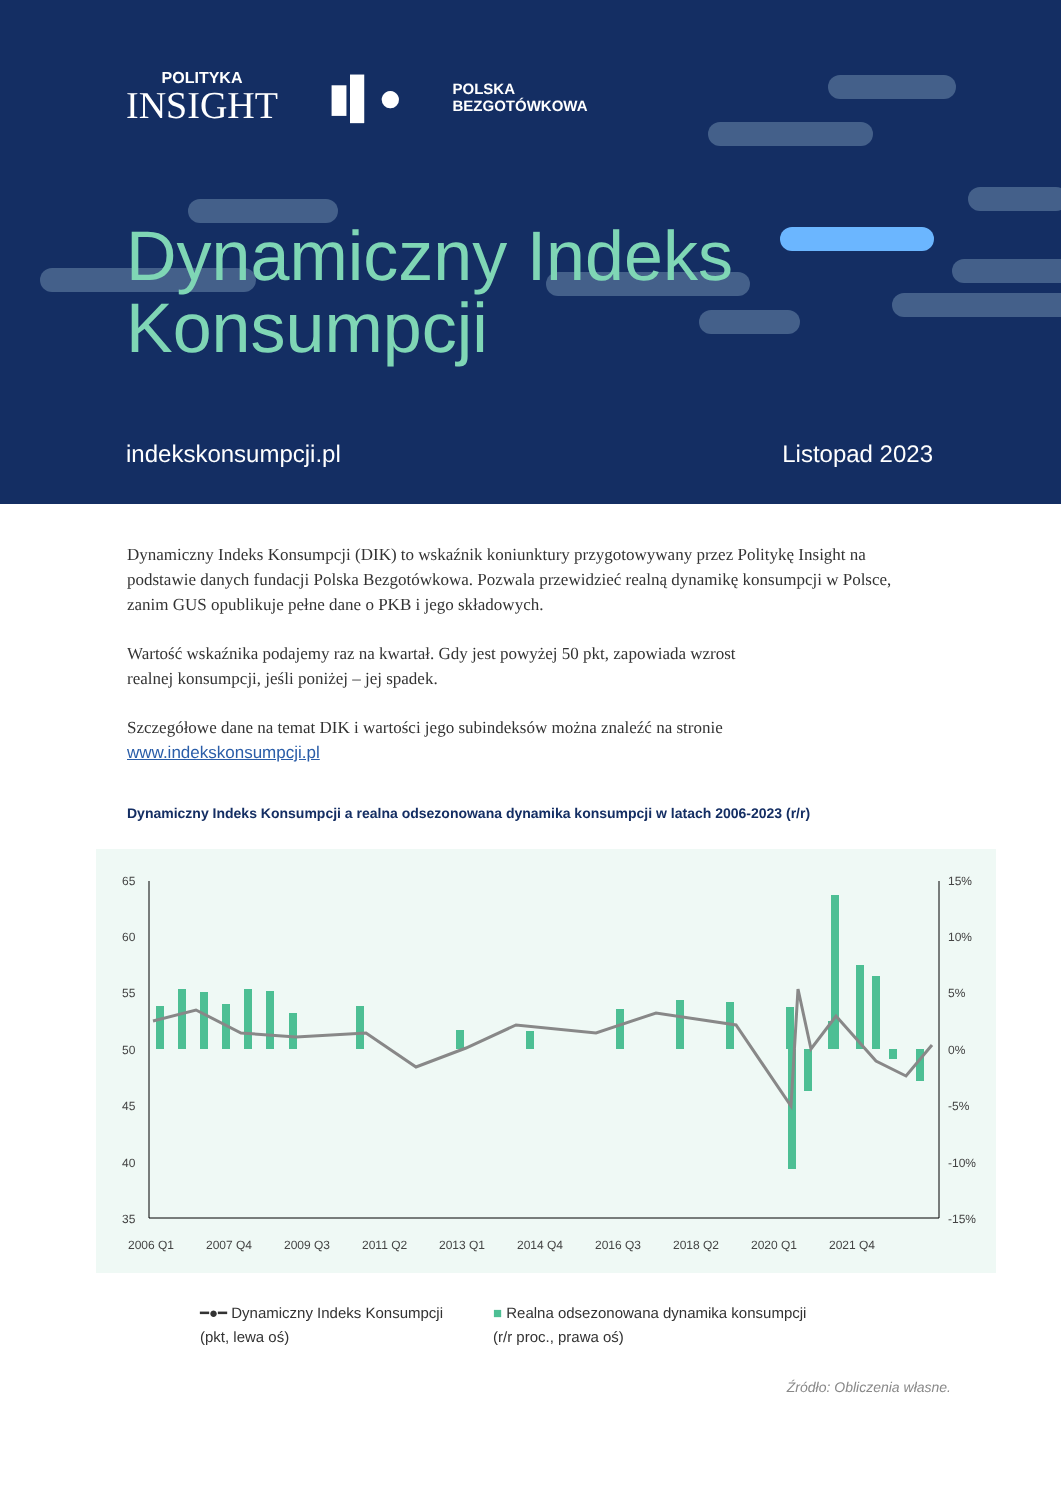POLITYKA
INSIGHT
▮▌●
POLSKA
BEZGOTÓWKOWA
Dynamiczny Indeks
Konsumpcji
indekskonsumpcji.pl Listopad 2023
Dynamiczny Indeks Konsumpcji (DIK) to wskaźnik koniunktury przygotowywany przez Politykę Insight na podstawie danych fundacji Polska Bezgotówkowa. Pozwala przewidzieć realną dynamikę konsumpcji w Polsce, zanim GUS opublikuje pełne dane o PKB i jego składowych.
Wartość wskaźnika podajemy raz na kwartał. Gdy jest powyżej 50 pkt, zapowiada wzrost
realnej konsumpcji, jeśli poniżej – jej spadek.
Szczegółowe dane na temat DIK i wartości jego subindeksów można znaleźć na stronie
www.indekskonsumpcji.pl
Dynamiczny Indeks Konsumpcji a realna odsezonowana dynamika konsumpcji w latach 2006-2023 (r/r)
65
60
55
50
45
40
35
15%
10%
5%
0%
-5%
-10%
-15%
2006 Q1
2007 Q4
2009 Q3
2011 Q2
2013 Q1
2014 Q4
2016 Q3
2018 Q2
2020 Q1
2021 Q4
━●━ Dynamiczny Indeks Konsumpcji
(pkt, lewa oś)
■ Realna odsezonowana dynamika konsumpcji
(r/r proc., prawa oś)
Źródło: Obliczenia własne.